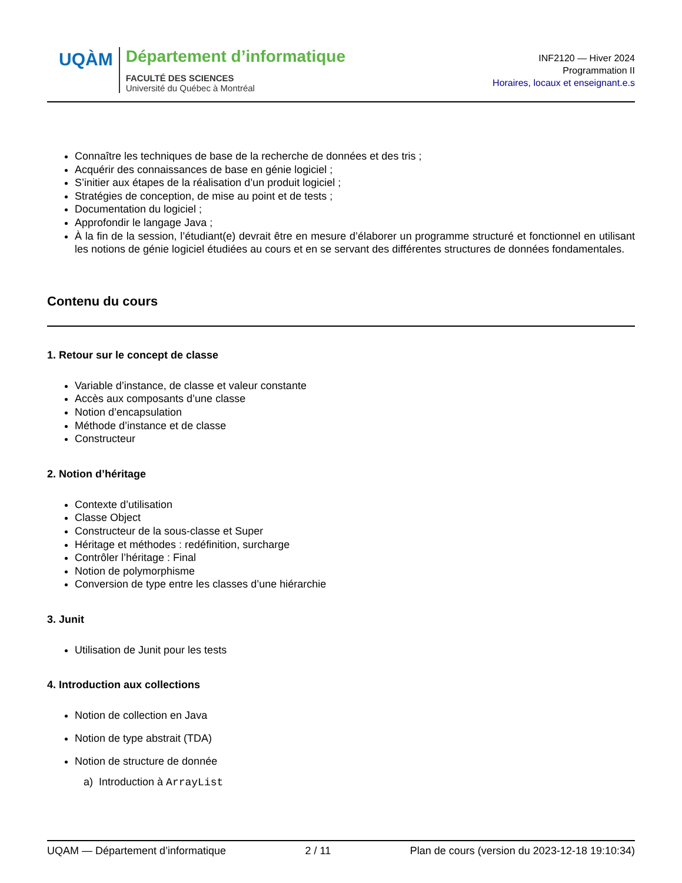UQÀM
Département d’informatique
FACULTÉ DES SCIENCES
Université du Québec à Montréal
INF2120 — Hiver 2024
Programmation II
Horaires, locaux et enseignant.e.s
Connaître les techniques de base de la recherche de données et des tris ;
Acquérir des connaissances de base en génie logiciel ;
S’initier aux étapes de la réalisation d’un produit logiciel ;
Stratégies de conception, de mise au point et de tests ;
Documentation du logiciel ;
Approfondir le langage Java ;
À la fin de la session, l’étudiant(e) devrait être en mesure d’élaborer un programme structuré et fonctionnel en utilisant les notions de génie logiciel étudiées au cours et en se servant des différentes structures de données fondamentales.
Contenu du cours
1. Retour sur le concept de classe
Variable d’instance, de classe et valeur constante
Accès aux composants d’une classe
Notion d’encapsulation
Méthode d’instance et de classe
Constructeur
2. Notion d’héritage
Contexte d’utilisation
Classe Object
Constructeur de la sous-classe et Super
Héritage et méthodes : redéfinition, surcharge
Contrôler l’héritage : Final
Notion de polymorphisme
Conversion de type entre les classes d’une hiérarchie
3. Junit
Utilisation de Junit pour les tests
4. Introduction aux collections
Notion de collection en Java
Notion de type abstrait (TDA)
Notion de structure de donnée
a) Introduction à ArrayList
UQAM — Département d’informatique 2 / 11 Plan de cours (version du 2023-12-18 19:10:34)